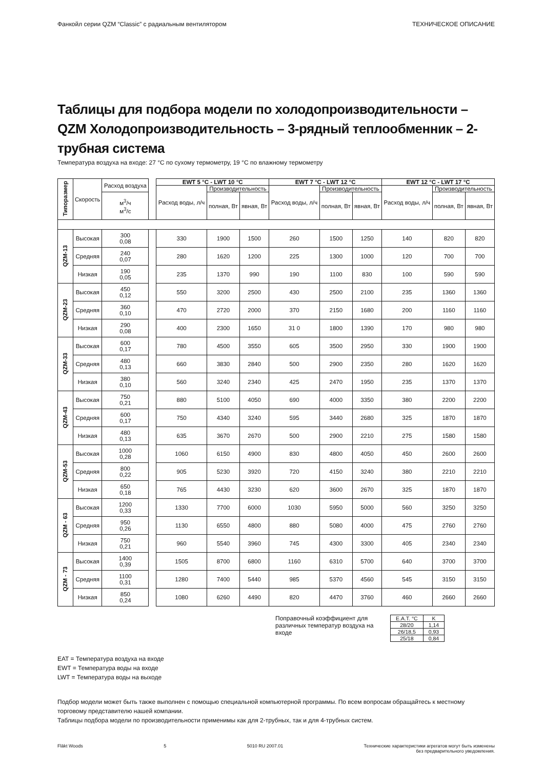Фанкойл серии QZM “Classic” с радиальным вентилятором ТЕХНИЧЕСКОЕ ОПИСАНИЕ
Таблицы для подбора модели по холодопроизводительности – QZM Холодопроизводительность – 3-рядный теплообменник – 2-трубная система
Температура воздуха на входе: 27 °C по сухому термометру, 19 °C по влажному термометру
| Типоразмер | Скорость | Расход воздуха | | EWT 5 °C - LWT 10 °C | | | EWT 7 °C - LWT 12 °C | | | EWT 12 °C - LWT 17 °C | | |
| | | | | Расход воды, л/ч | Производительность | | Расход воды, л/ч | Производительность | | Расход воды, л/ч | Производительность | |
| | | м<sup>3</sup>/ч м<sup>3</sup>/с | | | полная, Вт | явная, Вт | | полная, Вт | явная, Вт | | полная, Вт | явная, Вт |
| QZM-13 | Высокая | 300 0,08 | | 330 | 1900 | 1500 | 260 | 1500 | 1250 | 140 | 820 | 820 |
| | Средняя | 240 0,07 | | 280 | 1620 | 1200 | 225 | 1300 | 1000 | 120 | 700 | 700 |
| | Низкая | 190 0,05 | | 235 | 1370 | 990 | 190 | 1100 | 830 | 100 | 590 | 590 |
| QZM-23 | Высокая | 450 0,12 | | 550 | 3200 | 2500 | 430 | 2500 | 2100 | 235 | 1360 | 1360 |
| | Средняя | 360 0,10 | | 470 | 2720 | 2000 | 370 | 2150 | 1680 | 200 | 1160 | 1160 |
| | Низкая | 290 0,08 | | 400 | 2300 | 1650 | 31 0 | 1800 | 1390 | 170 | 980 | 980 |
| QZM-33 | Высокая | 600 0,17 | | 780 | 4500 | 3550 | 605 | 3500 | 2950 | 330 | 1900 | 1900 |
| | Средняя | 480 0,13 | | 660 | 3830 | 2840 | 500 | 2900 | 2350 | 280 | 1620 | 1620 |
| | Низкая | 380 0,10 | | 560 | 3240 | 2340 | 425 | 2470 | 1950 | 235 | 1370 | 1370 |
| QZM-43 | Высокая | 750 0,21 | | 880 | 5100 | 4050 | 690 | 4000 | 3350 | 380 | 2200 | 2200 |
| | Средняя | 600 0,17 | | 750 | 4340 | 3240 | 595 | 3440 | 2680 | 325 | 1870 | 1870 |
| | Низкая | 480 0,13 | | 635 | 3670 | 2670 | 500 | 2900 | 2210 | 275 | 1580 | 1580 |
| QZM-53 | Высокая | 1000 0,28 | | 1060 | 6150 | 4900 | 830 | 4800 | 4050 | 450 | 2600 | 2600 |
| | Средняя | 800 0,22 | | 905 | 5230 | 3920 | 720 | 4150 | 3240 | 380 | 2210 | 2210 |
| | Низкая | 650 0,18 | | 765 | 4430 | 3230 | 620 | 3600 | 2670 | 325 | 1870 | 1870 |
| QZM - 63 | Высокая | 1200 0,33 | | 1330 | 7700 | 6000 | 1030 | 5950 | 5000 | 560 | 3250 | 3250 |
| | Средняя | 950 0,26 | | 1130 | 6550 | 4800 | 880 | 5080 | 4000 | 475 | 2760 | 2760 |
| | Низкая | 750 0,21 | | 960 | 5540 | 3960 | 745 | 4300 | 3300 | 405 | 2340 | 2340 |
| QZM - 73 | Высокая | 1400 0,39 | | 1505 | 8700 | 6800 | 1160 | 6310 | 5700 | 640 | 3700 | 3700 |
| | Средняя | 1100 0,31 | | 1280 | 7400 | 5440 | 985 | 5370 | 4560 | 545 | 3150 | 3150 |
| | Низкая | 850 0,24 | | 1080 | 6260 | 4490 | 820 | 4470 | 3760 | 460 | 2660 | 2660 |
Поправочный коэффициент для различных температур воздуха на входе
| E.A.T. °C | K |
| 28/20 | 1,14 |
| 26/18,5 | 0,93 |
| 25/18 | 0,84 |
EAT = Температура воздуха на входе
EWT = Температура воды на входе
LWT = Температура воды на выходе
Подбор модели может быть также выполнен с помощью специальной компьютерной программы. По всем вопросам обращайтесь к местному торговому представителю нашей компании.
Таблицы подбора модели по производительности применимы как для 2-трубных, так и для 4-трубных систем.
Fläkt Woods 5 5010 RU 2007.01 Технические характеристики агрегатов могут быть изменены
без предварительного уведомления.